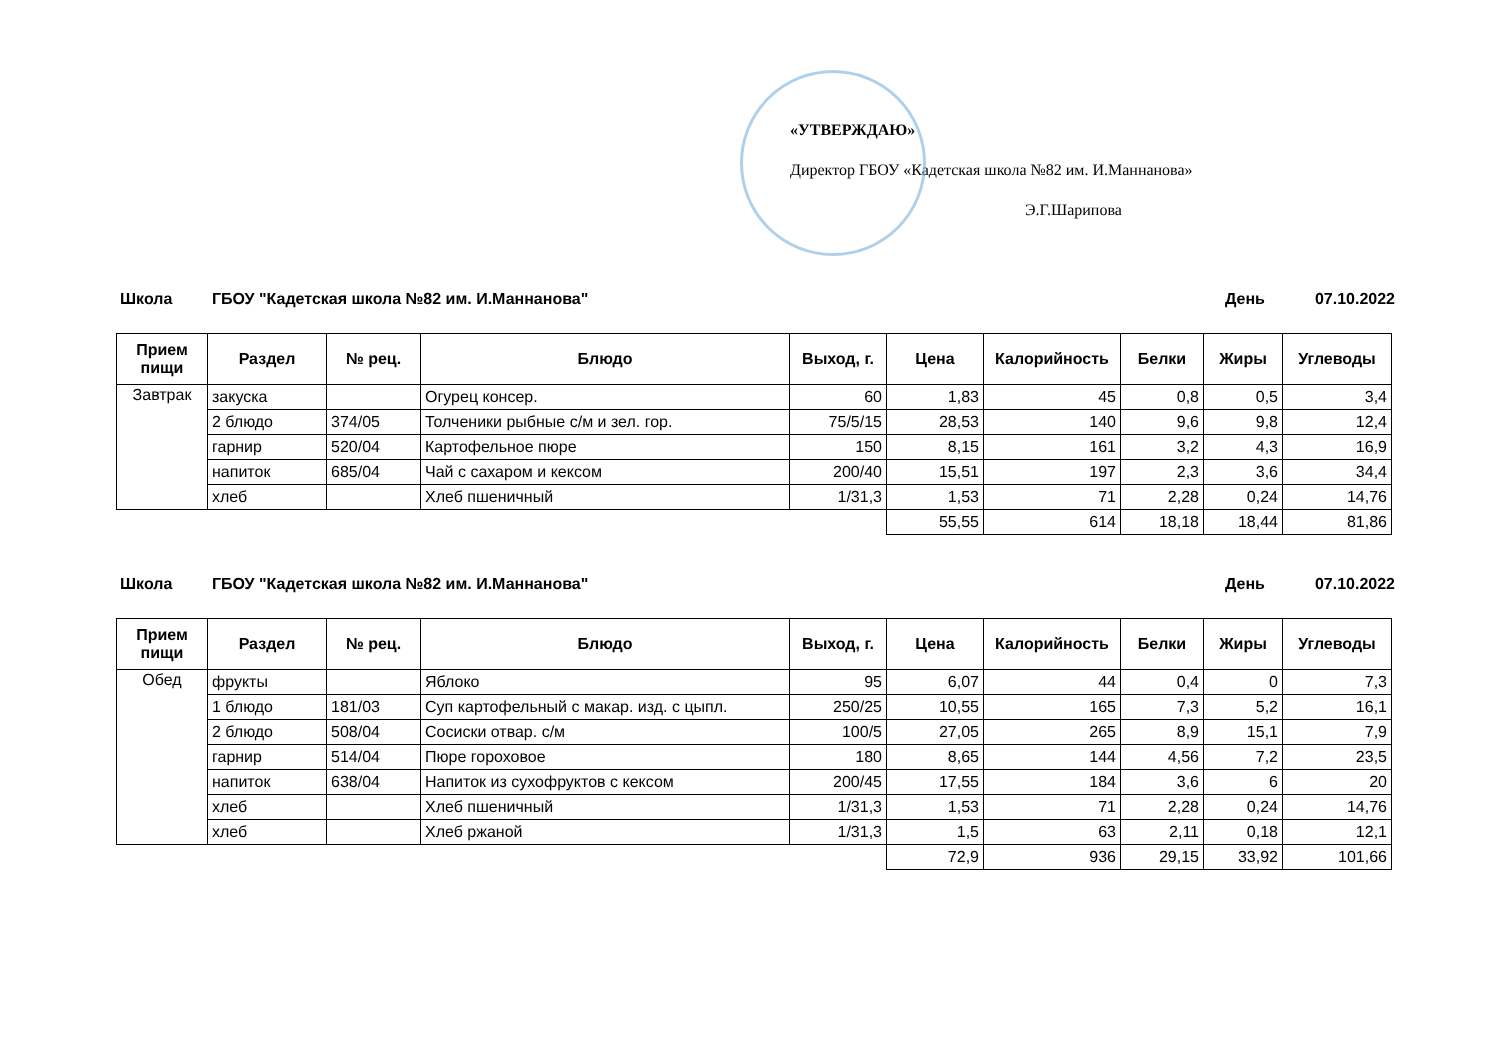«УТВЕРЖДАЮ»
Директор ГБОУ «Кадетская школа №82 им. И.Маннанова»
Э.Г.Шарипова
Школа ГБОУ "Кадетская школа №82 им. И.Маннанова" День 07.10.2022
| Прием пищи | Раздел | № рец. | Блюдо | Выход, г. | Цена | Калорийность | Белки | Жиры | Углеводы |
| --- | --- | --- | --- | --- | --- | --- | --- | --- | --- |
| Завтрак | закуска | | Огурец консер. | 60 | 1,83 | 45 | 0,8 | 0,5 | 3,4 |
| | 2 блюдо | 374/05 | Толченики рыбные с/м и зел. гор. | 75/5/15 | 28,53 | 140 | 9,6 | 9,8 | 12,4 |
| | гарнир | 520/04 | Картофельное пюре | 150 | 8,15 | 161 | 3,2 | 4,3 | 16,9 |
| | напиток | 685/04 | Чай с сахаром и кексом | 200/40 | 15,51 | 197 | 2,3 | 3,6 | 34,4 |
| | хлеб | | Хлеб пшеничный | 1/31,3 | 1,53 | 71 | 2,28 | 0,24 | 14,76 |
| | | | | | 55,55 | 614 | 18,18 | 18,44 | 81,86 |
Школа ГБОУ "Кадетская школа №82 им. И.Маннанова" День 07.10.2022
| Прием пищи | Раздел | № рец. | Блюдо | Выход, г. | Цена | Калорийность | Белки | Жиры | Углеводы |
| --- | --- | --- | --- | --- | --- | --- | --- | --- | --- |
| Обед | фрукты | | Яблоко | 95 | 6,07 | 44 | 0,4 | 0 | 7,3 |
| | 1 блюдо | 181/03 | Суп картофельный с макар. изд. с цыпл. | 250/25 | 10,55 | 165 | 7,3 | 5,2 | 16,1 |
| | 2 блюдо | 508/04 | Сосиски отвар. с/м | 100/5 | 27,05 | 265 | 8,9 | 15,1 | 7,9 |
| | гарнир | 514/04 | Пюре гороховое | 180 | 8,65 | 144 | 4,56 | 7,2 | 23,5 |
| | напиток | 638/04 | Напиток из сухофруктов с кексом | 200/45 | 17,55 | 184 | 3,6 | 6 | 20 |
| | хлеб | | Хлеб пшеничный | 1/31,3 | 1,53 | 71 | 2,28 | 0,24 | 14,76 |
| | хлеб | | Хлеб ржаной | 1/31,3 | 1,5 | 63 | 2,11 | 0,18 | 12,1 |
| | | | | | 72,9 | 936 | 29,15 | 33,92 | 101,66 |